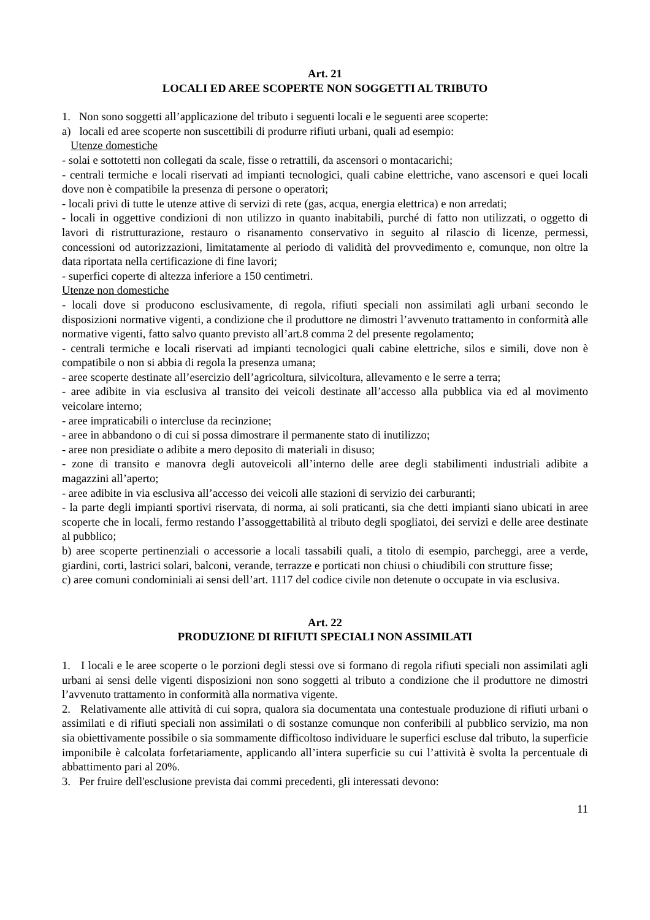Art. 21
LOCALI ED AREE SCOPERTE NON SOGGETTI AL TRIBUTO
1. Non sono soggetti all’applicazione del tributo i seguenti locali e le seguenti aree scoperte:
a) locali ed aree scoperte non suscettibili di produrre rifiuti urbani, quali ad esempio:
Utenze domestiche
- solai e sottotetti non collegati da scale, fisse o retrattili, da ascensori o montacarichi;
- centrali termiche e locali riservati ad impianti tecnologici, quali cabine elettriche, vano ascensori e quei locali dove non è compatibile la presenza di persone o operatori;
- locali privi di tutte le utenze attive di servizi di rete (gas, acqua, energia elettrica) e non arredati;
- locali in oggettive condizioni di non utilizzo in quanto inabitabili, purché di fatto non utilizzati, o oggetto di lavori di ristrutturazione, restauro o risanamento conservativo in seguito al rilascio di licenze, permessi, concessioni od autorizzazioni, limitatamente al periodo di validità del provvedimento e, comunque, non oltre la data riportata nella certificazione di fine lavori;
- superfici coperte di altezza inferiore a 150 centimetri.
Utenze non domestiche
- locali dove si producono esclusivamente, di regola, rifiuti speciali non assimilati agli urbani secondo le disposizioni normative vigenti, a condizione che il produttore ne dimostri l’avvenuto trattamento in conformità alle normative vigenti, fatto salvo quanto previsto all’art.8 comma 2 del presente regolamento;
- centrali termiche e locali riservati ad impianti tecnologici quali cabine elettriche, silos e simili, dove non è compatibile o non si abbia di regola la presenza umana;
- aree scoperte destinate all’esercizio dell’agricoltura, silvicoltura, allevamento e le serre a terra;
- aree adibite in via esclusiva al transito dei veicoli destinate all’accesso alla pubblica via ed al movimento veicolare interno;
- aree impraticabili o intercluse da recinzione;
- aree in abbandono o di cui si possa dimostrare il permanente stato di inutilizzo;
- aree non presidiate o adibite a mero deposito di materiali in disuso;
- zone di transito e manovra degli autoveicoli all’interno delle aree degli stabilimenti industriali adibite a magazzini all’aperto;
- aree adibite in via esclusiva all’accesso dei veicoli alle stazioni di servizio dei carburanti;
- la parte degli impianti sportivi riservata, di norma, ai soli praticanti, sia che detti impianti siano ubicati in aree scoperte che in locali, fermo restando l’assoggettabilità al tributo degli spogliatoi, dei servizi e delle aree destinate al pubblico;
b) aree scoperte pertinenziali o accessorie a locali tassabili quali, a titolo di esempio, parcheggi, aree a verde, giardini, corti, lastrici solari, balconi, verande, terrazze e porticati non chiusi o chiudibili con strutture fisse;
c) aree comuni condominiali ai sensi dell’art. 1117 del codice civile non detenute o occupate in via esclusiva.
Art. 22
PRODUZIONE DI RIFIUTI SPECIALI NON ASSIMILATI
1. I locali e le aree scoperte o le porzioni degli stessi ove si formano di regola rifiuti speciali non assimilati agli urbani ai sensi delle vigenti disposizioni non sono soggetti al tributo a condizione che il produttore ne dimostri l’avvenuto trattamento in conformità alla normativa vigente.
2. Relativamente alle attività di cui sopra, qualora sia documentata una contestuale produzione di rifiuti urbani o assimilati e di rifiuti speciali non assimilati o di sostanze comunque non conferibili al pubblico servizio, ma non sia obiettivamente possibile o sia sommamente difficoltoso individuare le superfici escluse dal tributo, la superficie imponibile è calcolata forfetariamente, applicando all’intera superficie su cui l’attività è svolta la percentuale di abbattimento pari al 20%.
3. Per fruire dell'esclusione prevista dai commi precedenti, gli interessati devono:
11